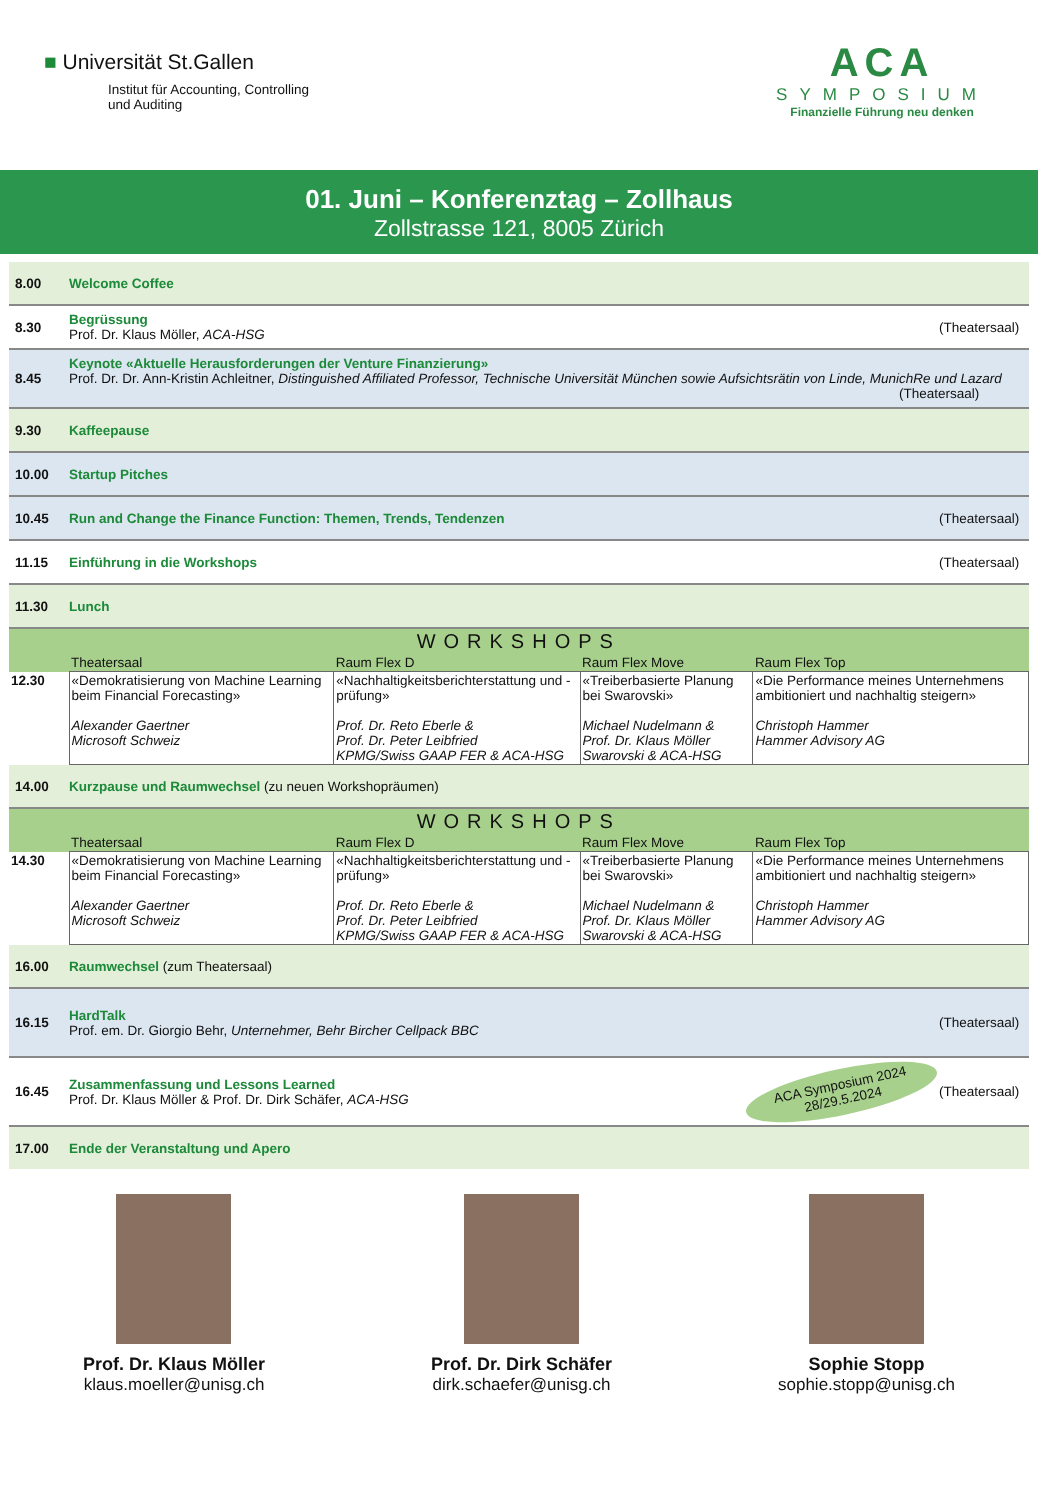■ Universität St.Gallen
Institut für Accounting, Controlling
und Auditing
ACA
SYMPOSIUM
Finanzielle Führung neu denken
01. Juni – Konferenztag – Zollhaus
Zollstrasse 121, 8005 Zürich
8.00 Welcome Coffee
8.30
Begrüssung
Prof. Dr. Klaus Möller, ACA-HSG
(Theatersaal)
8.45
Keynote «Aktuelle Herausforderungen der Venture Finanzierung»
Prof. Dr. Dr. Ann-Kristin Achleitner, Distinguished Affiliated Professor, Technische Universität München sowie Aufsichtsrätin von Linde, MunichRe und Lazard
(Theatersaal)
9.30 Kaffeepause
10.00 Startup Pitches
10.45
Run and Change the Finance Function: Themen, Trends, Tendenzen
(Theatersaal)
11.15 Einführung in die Workshops
(Theatersaal)
11.30 Lunch
| WORKSHOPS | | | | |
| --- | --- | --- | --- | --- |
| | Theatersaal | Raum Flex D | Raum Flex Move | Raum Flex Top |
| 12.30 | «Demokratisierung von Machine Learning beim Financial Forecasting» Alexander Gaertner Microsoft Schweiz | «Nachhaltigkeitsberichterstattung und -prüfung» Prof. Dr. Reto Eberle & Prof. Dr. Peter Leibfried KPMG/Swiss GAAP FER & ACA-HSG | «Treiberbasierte Planung bei Swarovski» Michael Nudelmann & Prof. Dr. Klaus Möller Swarovski & ACA-HSG | «Die Performance meines Unternehmens ambitioniert und nachhaltig steigern» Christoph Hammer Hammer Advisory AG |
14.00
Kurzpause und Raumwechsel (zu neuen Workshopräumen)
| WORKSHOPS | | | | |
| --- | --- | --- | --- | --- |
| | Theatersaal | Raum Flex D | Raum Flex Move | Raum Flex Top |
| 14.30 | «Demokratisierung von Machine Learning beim Financial Forecasting» Alexander Gaertner Microsoft Schweiz | «Nachhaltigkeitsberichterstattung und -prüfung» Prof. Dr. Reto Eberle & Prof. Dr. Peter Leibfried KPMG/Swiss GAAP FER & ACA-HSG | «Treiberbasierte Planung bei Swarovski» Michael Nudelmann & Prof. Dr. Klaus Möller Swarovski & ACA-HSG | «Die Performance meines Unternehmens ambitioniert und nachhaltig steigern» Christoph Hammer Hammer Advisory AG |
16.00 Raumwechsel (zum Theatersaal)
16.15
HardTalk
Prof. em. Dr. Giorgio Behr, Unternehmer, Behr Bircher Cellpack BBC
(Theatersaal)
16.45
Zusammenfassung und Lessons Learned
Prof. Dr. Klaus Möller & Prof. Dr. Dirk Schäfer, ACA-HSG
ACA Symposium 2024
28/29.5.2024
(Theatersaal)
17.00
Ende der Veranstaltung und Apero
Prof. Dr. Klaus Möller
klaus.moeller@unisg.ch
Prof. Dr. Dirk Schäfer
dirk.schaefer@unisg.ch
Sophie Stopp
sophie.stopp@unisg.ch